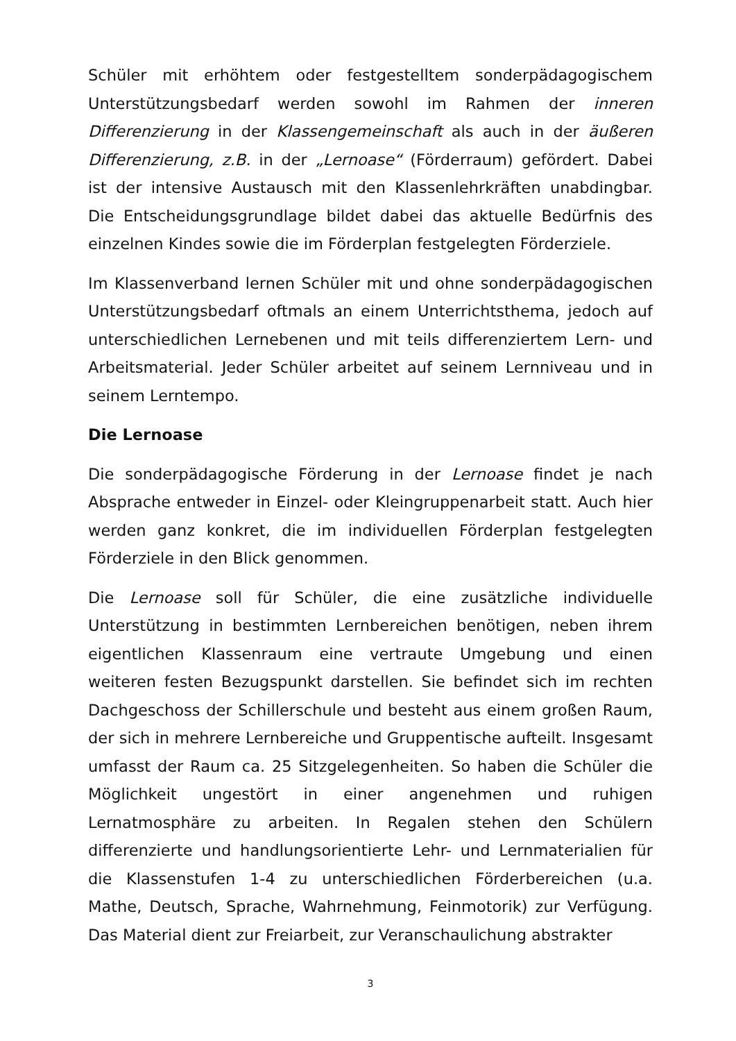Schüler mit erhöhtem oder festgestelltem sonderpädagogischem Unterstützungsbedarf werden sowohl im Rahmen der inneren Differenzierung in der Klassengemeinschaft als auch in der äußeren Differenzierung, z.B. in der „Lernoase“ (Förderraum) gefördert. Dabei ist der intensive Austausch mit den Klassenlehrkräften unabdingbar. Die Entscheidungsgrundlage bildet dabei das aktuelle Bedürfnis des einzelnen Kindes sowie die im Förderplan festgelegten Förderziele.
Im Klassenverband lernen Schüler mit und ohne sonderpädagogischen Unterstützungsbedarf oftmals an einem Unterrichtsthema, jedoch auf unterschiedlichen Lernebenen und mit teils differenziertem Lern- und Arbeitsmaterial. Jeder Schüler arbeitet auf seinem Lernniveau und in seinem Lerntempo.
Die Lernoase
Die sonderpädagogische Förderung in der Lernoase findet je nach Absprache entweder in Einzel- oder Kleingruppenarbeit statt. Auch hier werden ganz konkret, die im individuellen Förderplan festgelegten Förderziele in den Blick genommen.
Die Lernoase soll für Schüler, die eine zusätzliche individuelle Unterstützung in bestimmten Lernbereichen benötigen, neben ihrem eigentlichen Klassenraum eine vertraute Umgebung und einen weiteren festen Bezugspunkt darstellen. Sie befindet sich im rechten Dachgeschoss der Schillerschule und besteht aus einem großen Raum, der sich in mehrere Lernbereiche und Gruppentische aufteilt. Insgesamt umfasst der Raum ca. 25 Sitzgelegenheiten. So haben die Schüler die Möglichkeit ungestört in einer angenehmen und ruhigen Lernatmosphäre zu arbeiten. In Regalen stehen den Schülern differenzierte und handlungsorientierte Lehr- und Lernmaterialien für die Klassenstufen 1-4 zu unterschiedlichen Förderbereichen (u.a. Mathe, Deutsch, Sprache, Wahrnehmung, Feinmotorik) zur Verfügung. Das Material dient zur Freiarbeit, zur Veranschaulichung abstrakter
3